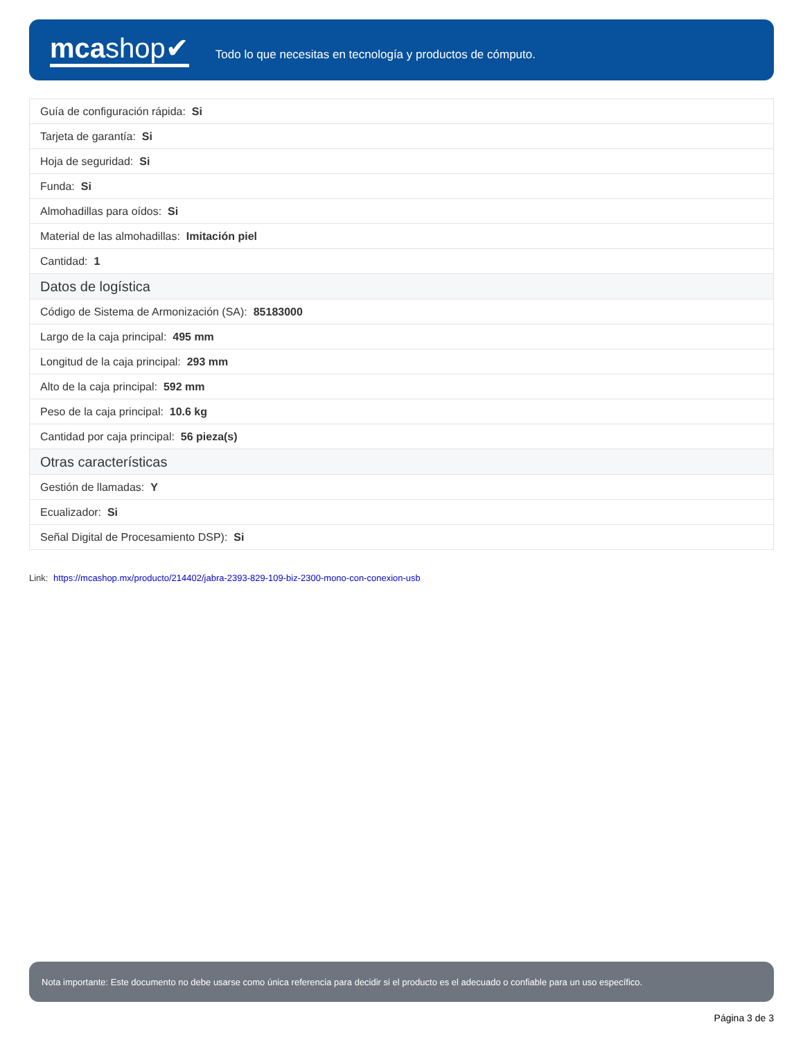mcashop✔
Todo lo que necesitas en tecnología y productos de cómputo.
| Guía de configuración rápida: Si |
| Tarjeta de garantía: Si |
| Hoja de seguridad: Si |
| Funda: Si |
| Almohadillas para oídos: Si |
| Material de las almohadillas: Imitación piel |
| Cantidad: 1 |
| Datos de logística |
| Código de Sistema de Armonización (SA): 85183000 |
| Largo de la caja principal: 495 mm |
| Longitud de la caja principal: 293 mm |
| Alto de la caja principal: 592 mm |
| Peso de la caja principal: 10.6 kg |
| Cantidad por caja principal: 56 pieza(s) |
| Otras características |
| Gestión de llamadas: Y |
| Ecualizador: Si |
| Señal Digital de Procesamiento DSP): Si |
Link: https://mcashop.mx/producto/214402/jabra-2393-829-109-biz-2300-mono-con-conexion-usb
Nota importante: Este documento no debe usarse como única referencia para decidir si el producto es el adecuado o confiable para un uso específico.
Página 3 de 3